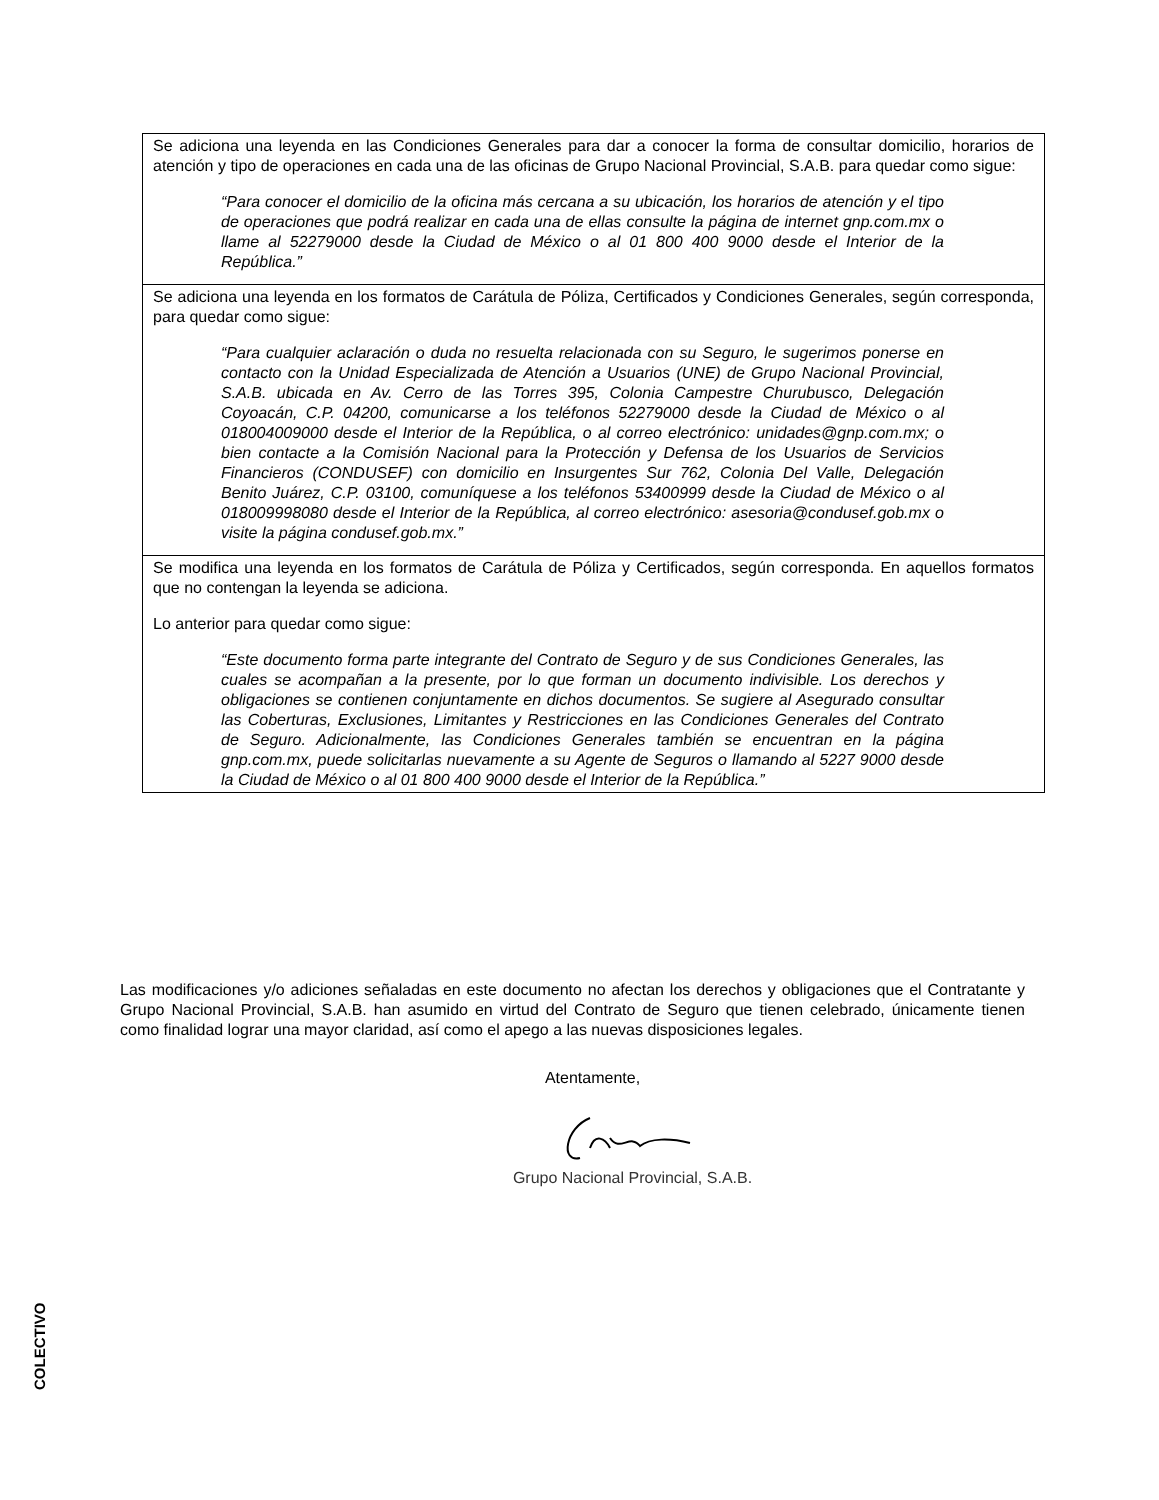Se adiciona una leyenda en las Condiciones Generales para dar a conocer la forma de consultar domicilio, horarios de atención y tipo de operaciones en cada una de las oficinas de Grupo Nacional Provincial, S.A.B. para quedar como sigue:
“Para conocer el domicilio de la oficina más cercana a su ubicación, los horarios de atención y el tipo de operaciones que podrá realizar en cada una de ellas consulte la página de internet gnp.com.mx o llame al 52279000 desde la Ciudad de México o al 01 800 400 9000 desde el Interior de la República.”
Se adiciona una leyenda en los formatos de Carátula de Póliza, Certificados y Condiciones Generales, según corresponda, para quedar como sigue:
“Para cualquier aclaración o duda no resuelta relacionada con su Seguro, le sugerimos ponerse en contacto con la Unidad Especializada de Atención a Usuarios (UNE) de Grupo Nacional Provincial, S.A.B. ubicada en Av. Cerro de las Torres 395, Colonia Campestre Churubusco, Delegación Coyoacán, C.P. 04200, comunicarse a los teléfonos 52279000 desde la Ciudad de México o al 018004009000 desde el Interior de la República, o al correo electrónico: unidades@gnp.com.mx; o bien contacte a la Comisión Nacional para la Protección y Defensa de los Usuarios de Servicios Financieros (CONDUSEF) con domicilio en Insurgentes Sur 762, Colonia Del Valle, Delegación Benito Juárez, C.P. 03100, comuníquese a los teléfonos 53400999 desde la Ciudad de México o al 018009998080 desde el Interior de la República, al correo electrónico: asesoria@condusef.gob.mx o visite la página condusef.gob.mx.”
Se modifica una leyenda en los formatos de Carátula de Póliza y Certificados, según corresponda. En aquellos formatos que no contengan la leyenda se adiciona.
Lo anterior para quedar como sigue:
“Este documento forma parte integrante del Contrato de Seguro y de sus Condiciones Generales, las cuales se acompañan a la presente, por lo que forman un documento indivisible. Los derechos y obligaciones se contienen conjuntamente en dichos documentos. Se sugiere al Asegurado consultar las Coberturas, Exclusiones, Limitantes y Restricciones en las Condiciones Generales del Contrato de Seguro. Adicionalmente, las Condiciones Generales también se encuentran en la página gnp.com.mx, puede solicitarlas nuevamente a su Agente de Seguros o llamando al 5227 9000 desde la Ciudad de México o al 01 800 400 9000 desde el Interior de la República.”
Las modificaciones y/o adiciones señaladas en este documento no afectan los derechos y obligaciones que el Contratante y Grupo Nacional Provincial, S.A.B. han asumido en virtud del Contrato de Seguro que tienen celebrado, únicamente tienen como finalidad lograr una mayor claridad, así como el apego a las nuevas disposiciones legales.
Atentamente,
Grupo Nacional Provincial, S.A.B.
COLECTIVO